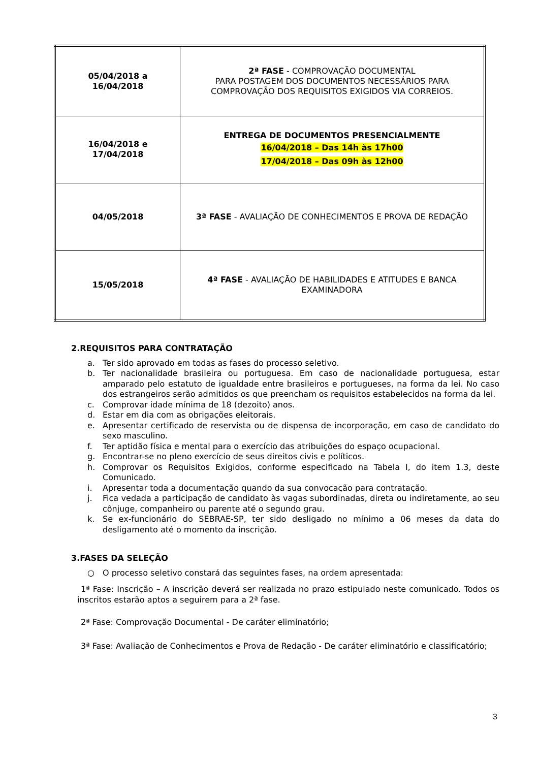| 05/04/2018 a 16/04/2018 | 2ª FASE - COMPROVAÇÃO DOCUMENTAL PARA POSTAGEM DOS DOCUMENTOS NECESSÁRIOS PARA COMPROVAÇÃO DOS REQUISITOS EXIGIDOS VIA CORREIOS. |
| 16/04/2018 e 17/04/2018 | ENTREGA DE DOCUMENTOS PRESENCIALMENTE 16/04/2018 – Das 14h às 17h00 17/04/2018 – Das 09h às 12h00 |
| 04/05/2018 | 3ª FASE - AVALIAÇÃO DE CONHECIMENTOS E PROVA DE REDAÇÃO |
| 15/05/2018 | 4ª FASE - AVALIAÇÃO DE HABILIDADES E ATITUDES E BANCA EXAMINADORA |
2.REQUISITOS PARA CONTRATAÇÃO
a. Ter sido aprovado em todas as fases do processo seletivo.
b. Ter nacionalidade brasileira ou portuguesa. Em caso de nacionalidade portuguesa, estar amparado pelo estatuto de igualdade entre brasileiros e portugueses, na forma da lei. No caso dos estrangeiros serão admitidos os que preencham os requisitos estabelecidos na forma da lei.
c. Comprovar idade mínima de 18 (dezoito) anos.
d. Estar em dia com as obrigações eleitorais.
e. Apresentar certificado de reservista ou de dispensa de incorporação, em caso de candidato do sexo masculino.
f. Ter aptidão física e mental para o exercício das atribuições do espaço ocupacional.
g. Encontrar-se no pleno exercício de seus direitos civis e políticos.
h. Comprovar os Requisitos Exigidos, conforme especificado na Tabela I, do item 1.3, deste Comunicado.
i. Apresentar toda a documentação quando da sua convocação para contratação.
j. Fica vedada a participação de candidato às vagas subordinadas, direta ou indiretamente, ao seu cônjuge, companheiro ou parente até o segundo grau.
k. Se ex-funcionário do SEBRAE-SP, ter sido desligado no mínimo a 06 meses da data do desligamento até o momento da inscrição.
3.FASES DA SELEÇÃO
○ O processo seletivo constará das seguintes fases, na ordem apresentada:
1ª Fase: Inscrição – A inscrição deverá ser realizada no prazo estipulado neste comunicado. Todos os inscritos estarão aptos a seguirem para a 2ª fase.
2ª Fase: Comprovação Documental - De caráter eliminatório;
3ª Fase: Avaliação de Conhecimentos e Prova de Redação - De caráter eliminatório e classificatório;
3